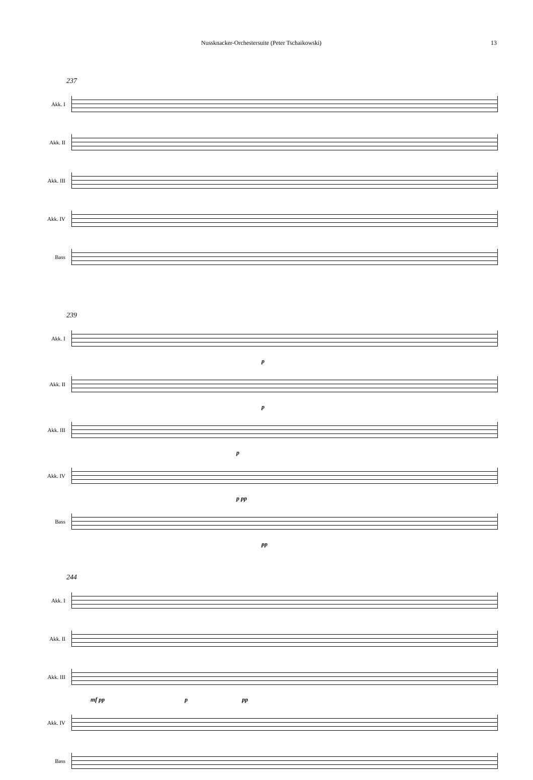Nussknacker-Orchestersuite (Peter Tschaikowski) 13
237
Akk. I
Akk. II
Akk. III
Akk. IV
Bass
239
Akk. I
p
Akk. II
p
Akk. III
p
Akk. IV
p pp
Bass
pp
244
Akk. I
Akk. II
Akk. III
mf pp p pp
Akk. IV
Bass